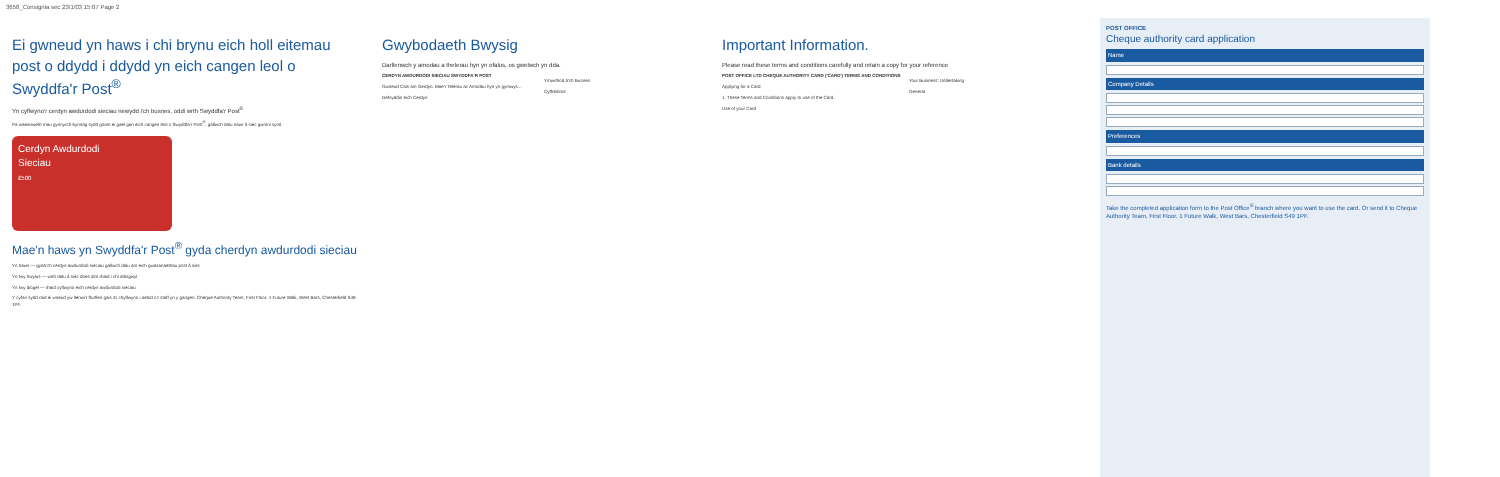3658_Consignia sec 23/1/03 15:07 Page 2
Ei gwneud yn haws i chi brynu eich holl eitemau post o ddydd i ddydd yn eich cangen leol o Swyddfa'r Post<sup>®</sup>
Yn cyflwyno'r cerdyn awdurdodi sieciau newydd i'ch busnes, oddi wrth Swyddfa'r Post<sup>®</sup>
Pa waeanweth rnau gynnyrch bynnag sydd gnam ei gael gan eich cangen leol o Swyddfa'r Post<sup>®</sup>, gallwch dalu nawr â siec gwmni syml.
Cerdyn Awdurdodi
Sieciau
£500
Mae'n haws yn Swyddfa'r Post<sup>®</sup> gyda cherdyn awdurdodi sieciau
Yn haws — gyda'ch cerdyn awdurdodi sieciau gallwch dalu am eich gwasanaethau post â siec
Yn fwy hwylus — wrth dalu â siec does dim rhaid i chi ddisgwyl
Yn fwy diogel — rhaid cyflwyno eich cerdyn awdurdodi sieciau
Y cyfan sydd raid ei wneud yw llenwi'r ffurflen gais a'i chyflwyno i aelod o'r staff yn y gangen. Cheque Authority Team, First Floor, 1 Future Walk, West Bars, Chesterfield S49 1PF.
Gwybodaeth Bwysig
Darllenwch y amodau a thelerau hyn yn ofalus, os gwelwch yn dda.
CERDYN AWDURDODI SIECIAU SWYDDFA'R POST
Gwneud Cais am Gerdyn. Mae'r Telerau ac Amodau hyn yn gymwys...
Defnyddio eich Cerdyn
Ymwrthod â'ch Busnes
Cyffredinol
Important Information.
Please read these terms and conditions carefully and retain a copy for your reference
POST OFFICE LTD CHEQUE AUTHORITY CARD ('CARD') TERMS AND CONDITIONS
Applying for a Card
1. These Terms and Conditions apply to use of the Card.
Use of your Card
Your Business' Undertaking
General
POST OFFICE
Cheque authority card application
Name
Company Details
Preferences
Bank details
Take the completed application form to the Post Office<sup>®</sup> branch where you want to use the card. Or send it to Cheque Authority Team, First Floor, 1 Future Walk, West Bars, Chesterfield S49 1PF.